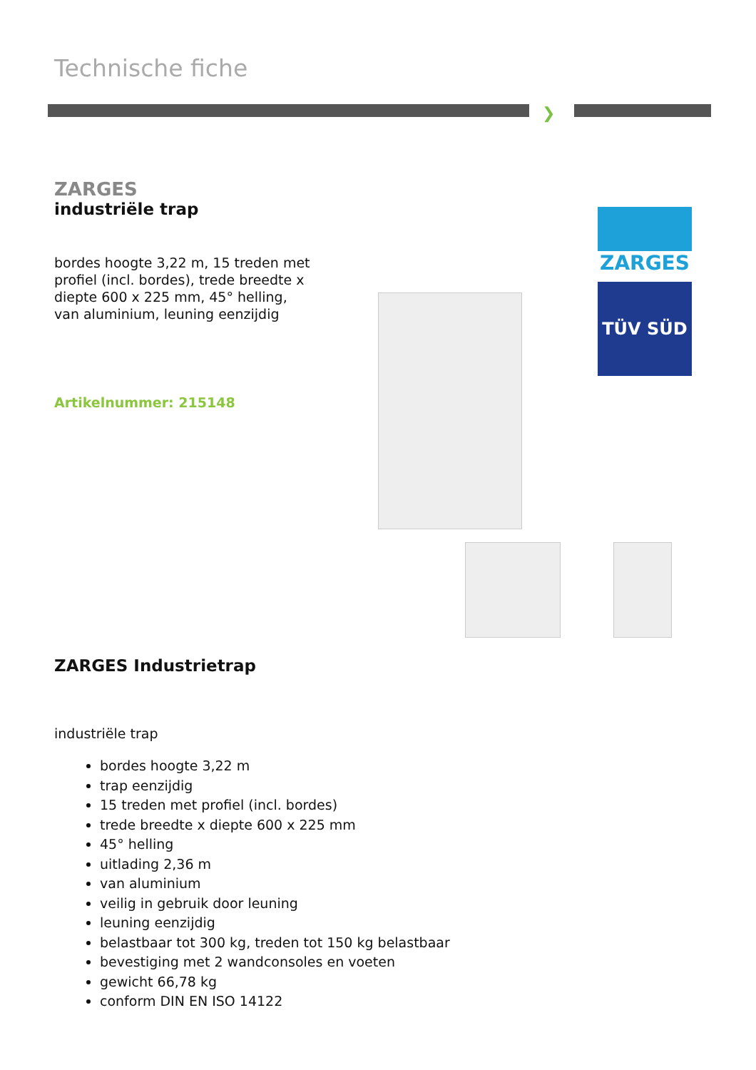Technische fiche
❯
ZARGES
industriële trap
bordes hoogte 3,22 m, 15 treden met profiel (incl. bordes), trede breedte x diepte 600 x 225 mm, 45° helling, van aluminium, leuning eenzijdig
Artikelnummer: 215148
ZARGES
TÜV SÜD
ZARGES Industrietrap
industriële trap
bordes hoogte 3,22 m
trap eenzijdig
15 treden met profiel (incl. bordes)
trede breedte x diepte 600 x 225 mm
45° helling
uitlading 2,36 m
van aluminium
veilig in gebruik door leuning
leuning eenzijdig
belastbaar tot 300 kg, treden tot 150 kg belastbaar
bevestiging met 2 wandconsoles en voeten
gewicht 66,78 kg
conform DIN EN ISO 14122